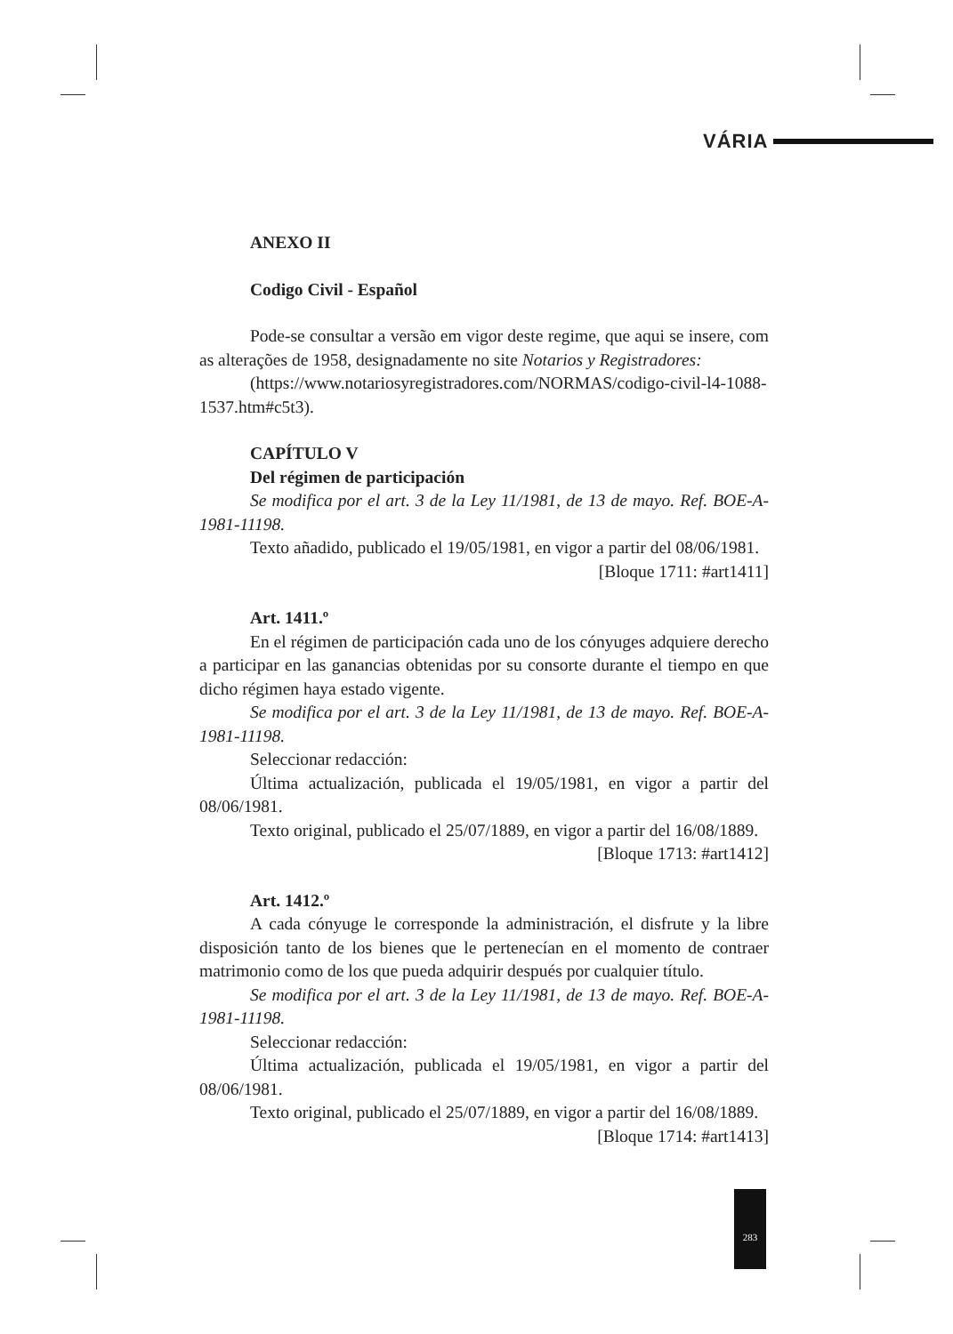VÁRIA
ANEXO II
Codigo Civil - Español
Pode-se consultar a versão em vigor deste regime, que aqui se insere, com as alterações de 1958, designadamente no site Notarios y Registradores:
(https://www.notariosyregistradores.com/NORMAS/codigo-civil-l4-1088-1537.htm#c5t3).
CAPÍTULO V
Del régimen de participación
Se modifica por el art. 3 de la Ley 11/1981, de 13 de mayo. Ref. BOE-A-1981-11198.
Texto añadido, publicado el 19/05/1981, en vigor a partir del 08/06/1981.
[Bloque 1711: #art1411]
Art. 1411.º
En el régimen de participación cada uno de los cónyuges adquiere derecho a participar en las ganancias obtenidas por su consorte durante el tiempo en que dicho régimen haya estado vigente.
Se modifica por el art. 3 de la Ley 11/1981, de 13 de mayo. Ref. BOE-A-1981-11198.
Seleccionar redacción:
Última actualización, publicada el 19/05/1981, en vigor a partir del 08/06/1981.
Texto original, publicado el 25/07/1889, en vigor a partir del 16/08/1889.
[Bloque 1713: #art1412]
Art. 1412.º
A cada cónyuge le corresponde la administración, el disfrute y la libre disposición tanto de los bienes que le pertenecían en el momento de contraer matrimonio como de los que pueda adquirir después por cualquier título.
Se modifica por el art. 3 de la Ley 11/1981, de 13 de mayo. Ref. BOE-A-1981-11198.
Seleccionar redacción:
Última actualización, publicada el 19/05/1981, en vigor a partir del 08/06/1981.
Texto original, publicado el 25/07/1889, en vigor a partir del 16/08/1889.
[Bloque 1714: #art1413]
283